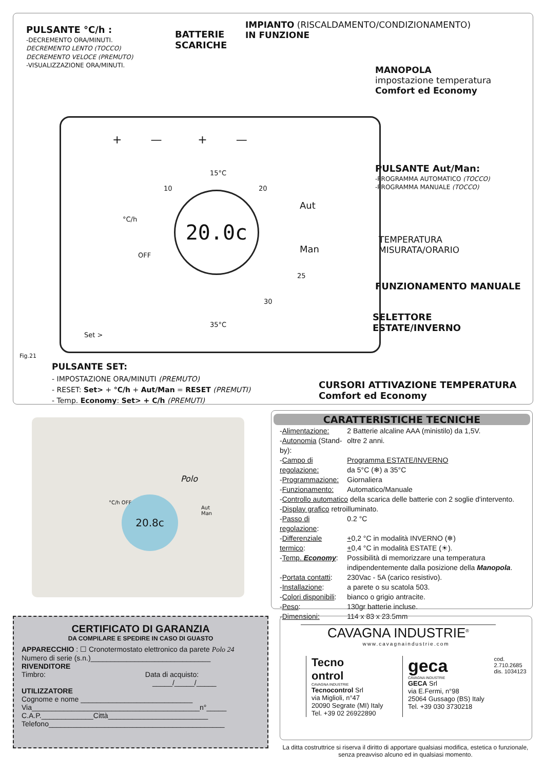PULSANTE °C/h :
-DECREMENTO ORA/MINUTI.
DECREMENTO LENTO (TOCCO)
DECREMENTO VELOCE (PREMUTO)
-VISUALIZZAZIONE ORA/MINUTI.
BATTERIE
SCARICHE
IMPIANTO (RISCALDAMENTO/CONDIZIONAMENTO)
IN FUNZIONE
MANOPOLA
impostazione temperatura
Comfort ed Economy
PULSANTE Aut/Man:
-PROGRAMMA AUTOMATICO (TOCCO)
-PROGRAMMA MANUALE (TOCCO)
TEMPERATURA
MISURATA/ORARIO
FUNZIONAMENTO MANUALE
SELETTORE
ESTATE/INVERNO
+ — + —
15°C
10 20
°C/h
OFF
25
30
35°C
Aut
Man
Set >
20.0c
Fig.21
PULSANTE SET:
- IMPOSTAZIONE ORA/MINUTI (PREMUTO)
- RESET: Set> + °C/h + Aut/Man = RESET (PREMUTI)
- Temp. Economy: Set> + C/h (PREMUTI)
CURSORI ATTIVAZIONE TEMPERATURA
Comfort ed Economy
Polo
20.8c
Aut
Man
°C/h OFF
CARATTERISTICHE TECNICHE
| - Alimentazione: | 2 Batterie alcaline AAA (ministilo) da 1,5V. |
| - Autonomia (Stand-by): | oltre 2 anni. |
| - Campo di regolazione: | Programma ESTATE/INVERNO da 5°C (❄) a 35°C |
| - Programmazione: | Giornaliera |
| - Funzionamento: | Automatico/Manuale |
| - Controllo automatico della scarica delle batterie con 2 soglie d'intervento. | |
| - Display grafico retroilluminato. | |
| - Passo di regolazione : | 0.2 °C |
| - Differenziale termico : | + 0,2 °C in modalità INVERNO (❄) + 0,4 °C in modalità ESTATE (☀). |
| - Temp. Economy : | Possibilità di memorizzare una temperatura indipendentemente dalla posizione della Manopola . |
| - Portata contatti : | 230Vac - 5A (carico resistivo). |
| - Installazione : | a parete o su scatola 503. |
| - Colori disponibili : | bianco o grigio antracite. |
| - Peso : | 130gr batterie incluse. |
| - Dimensioni: | 114 x 83 x 23.5mm |
CERTIFICATO DI GARANZIA
DA COMPILARE E SPEDIRE IN CASO DI GUASTO
APPARECCHIO : ☐ Cronotermostato elettronico da parete Polo 24
Numero di serie (s.n.)______________________________
RIVENDITORE
Timbro: Data di acquisto:
_____/_____/_____
UTILIZZATORE
Cognome e nome ____________________________
Via__________________________________________n°_____
C.A.P._____________Città_________________________
Telefono____________________________________________
CAVAGNA INDUSTRIE<sup>®</sup>
www.cavagnaindustrie.com
Tecno
ontrol
CAVAGNA INDUSTRIE
Tecnocontrol Srl
via Miglioli, n°47
20090 Segrate (MI) Italy
Tel. +39 02 26922890
geca
CAVAGNA INDUSTRIE
GECA Srl
via E.Fermi, n°98
25064 Gussago (BS) Italy
Tel. +39 030 3730218
cod. 2.710.2685
dis. 1034123
La ditta costruttrice si riserva il diritto di apportare qualsiasi modifica, estetica o funzionale, senza preavviso alcuno ed in qualsiasi momento.